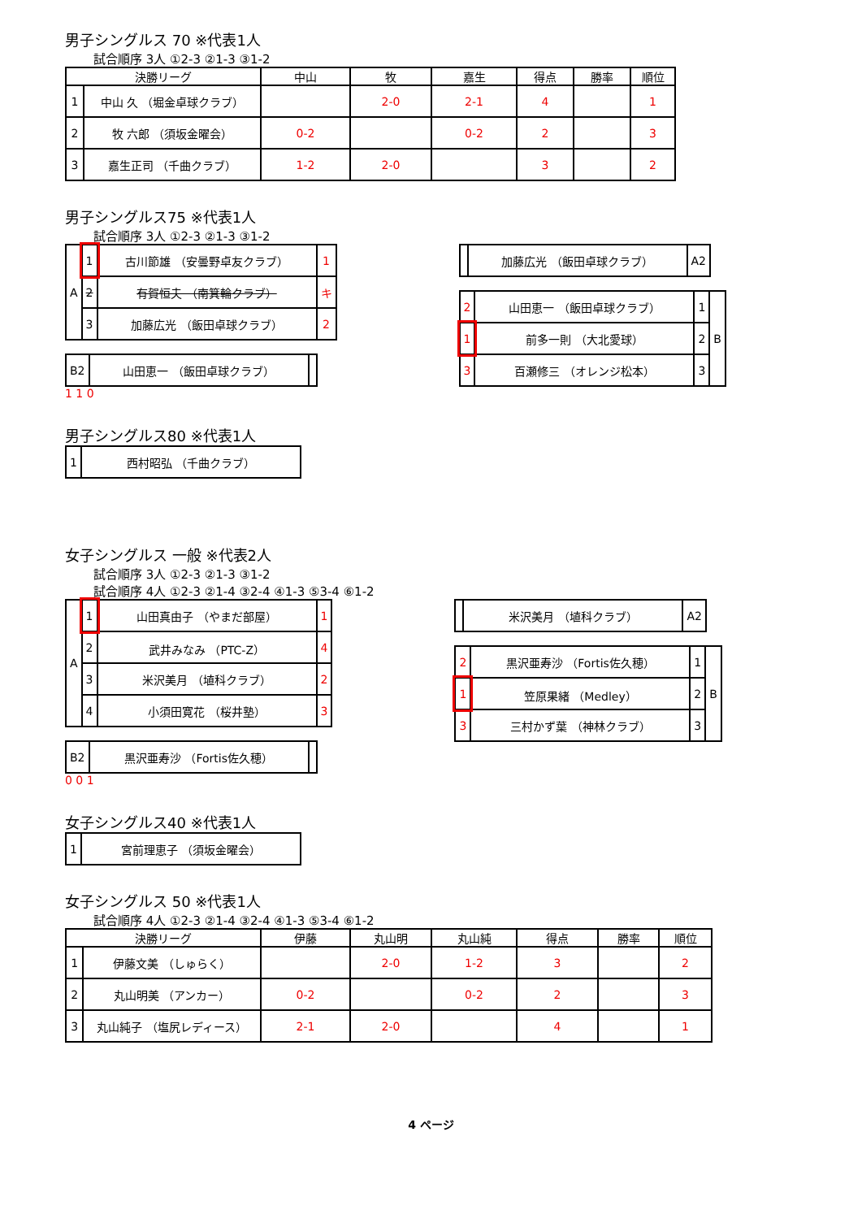男子シングルス 70 ※代表1人
試合順序 3人 ①2-3 ②1-3 ③1-2
| 決勝リーグ | | 中山 | 牧 | 嘉生 | 得点 | 勝率 | 順位 |
| --- | --- | --- | --- | --- | --- | --- | --- |
| 1 | 中山 久 （堀金卓球クラブ） | | 2-0 | 2-1 | 4 | | 1 |
| 2 | 牧 六郎 （須坂金曜会） | 0-2 | | 0-2 | 2 | | 3 |
| 3 | 嘉生正司 （千曲クラブ） | 1-2 | 2-0 | | 3 | | 2 |
男子シングルス75 ※代表1人
試合順序 3人 ①2-3 ②1-3 ③1-2
| A | 1 | 古川節雄 （安曇野卓友クラブ） | 1 |
| | 2 | 有賀恒夫 （南箕輪クラブ） | キ |
| | 3 | 加藤広光 （飯田卓球クラブ） | 2 |
| B2 | 山田恵一 （飯田卓球クラブ） | |
1 1 0
| | 加藤広光 （飯田卓球クラブ） | A2 |
| 2 | 山田恵一 （飯田卓球クラブ） | 1 | B |
| 1 | 前多一則 （大北愛球） | 2 | |
| 3 | 百瀬修三 （オレンジ松本） | 3 | |
男子シングルス80 ※代表1人
| 1 | 西村昭弘 （千曲クラブ） |
女子シングルス 一般 ※代表2人
試合順序 3人 ①2-3 ②1-3 ③1-2
試合順序 4人 ①2-3 ②1-4 ③2-4 ④1-3 ⑤3-4 ⑥1-2
| A | 1 | 山田真由子 （やまだ部屋） | 1 |
| | 2 | 武井みなみ （PTC-Z） | 4 |
| | 3 | 米沢美月 （埴科クラブ） | 2 |
| | 4 | 小須田寛花 （桜井塾） | 3 |
| B2 | 黒沢亜寿沙 （Fortis佐久穂） | |
0 0 1
| | 米沢美月 （埴科クラブ） | A2 |
| 2 | 黒沢亜寿沙 （Fortis佐久穂） | 1 | B |
| 1 | 笠原果緒 （Medley） | 2 | |
| 3 | 三村かず葉 （神林クラブ） | 3 | |
女子シングルス40 ※代表1人
| 1 | 宮前理恵子 （須坂金曜会） |
女子シングルス 50 ※代表1人
試合順序 4人 ①2-3 ②1-4 ③2-4 ④1-3 ⑤3-4 ⑥1-2
| 決勝リーグ | | 伊藤 | 丸山明 | 丸山純 | 得点 | 勝率 | 順位 |
| --- | --- | --- | --- | --- | --- | --- | --- |
| 1 | 伊藤文美 （しゅらく） | | 2-0 | 1-2 | 3 | | 2 |
| 2 | 丸山明美 （アンカー） | 0-2 | | 0-2 | 2 | | 3 |
| 3 | 丸山純子 （塩尻レディース） | 2-1 | 2-0 | | 4 | | 1 |
4 ページ